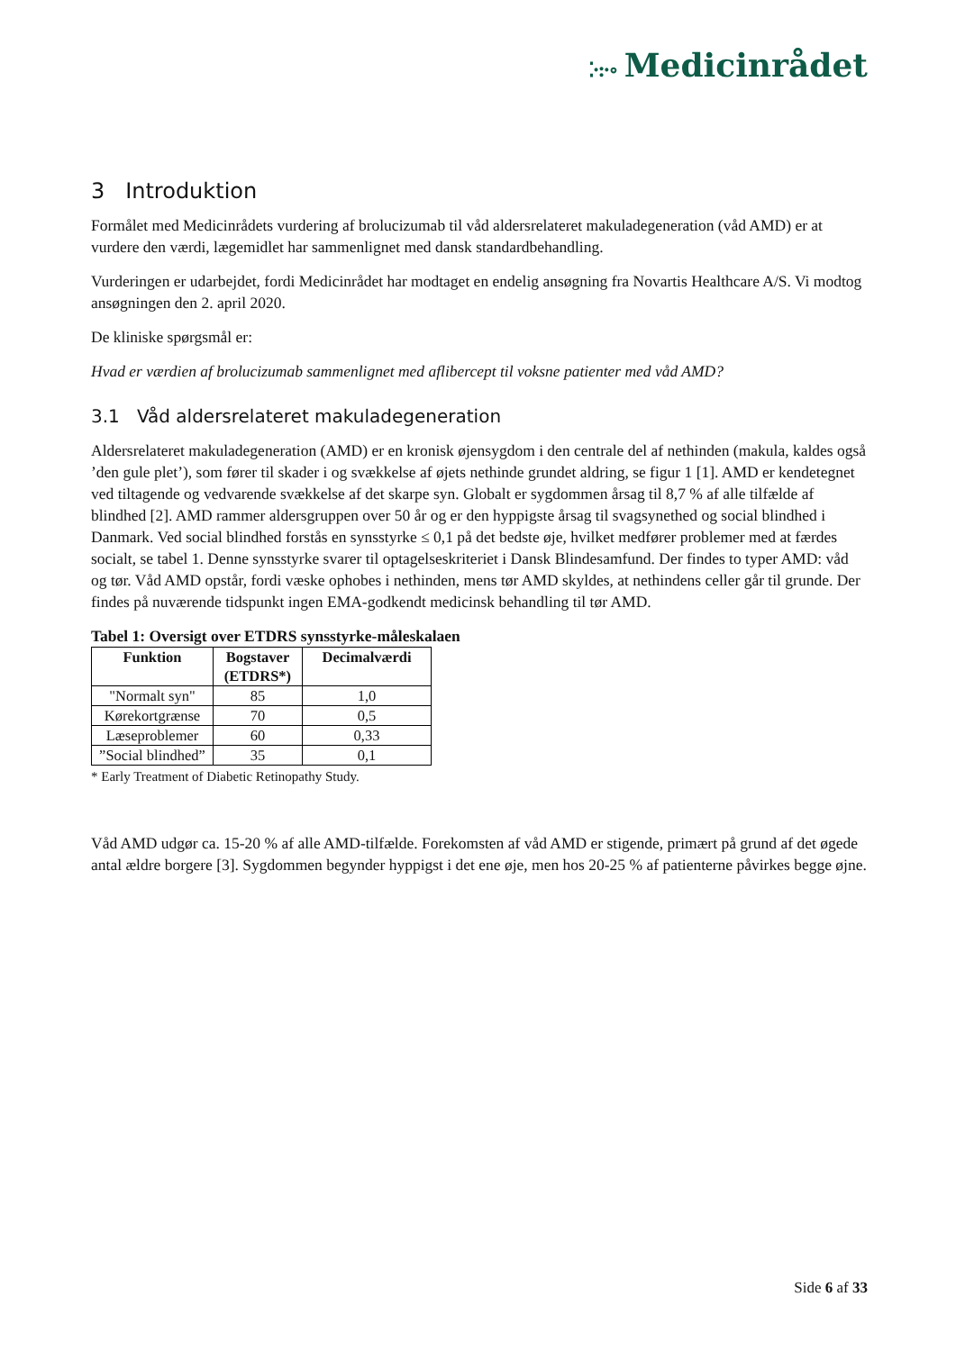⁚·:·∘ Medicinrådet
3 Introduktion
Formålet med Medicinrådets vurdering af brolucizumab til våd aldersrelateret makuladegeneration (våd AMD) er at vurdere den værdi, lægemidlet har sammenlignet med dansk standardbehandling.
Vurderingen er udarbejdet, fordi Medicinrådet har modtaget en endelig ansøgning fra Novartis Healthcare A/S. Vi modtog ansøgningen den 2. april 2020.
De kliniske spørgsmål er:
Hvad er værdien af brolucizumab sammenlignet med aflibercept til voksne patienter med våd AMD?
3.1 Våd aldersrelateret makuladegeneration
Aldersrelateret makuladegeneration (AMD) er en kronisk øjensygdom i den centrale del af nethinden (makula, kaldes også ’den gule plet’), som fører til skader i og svækkelse af øjets nethinde grundet aldring, se figur 1 [1]. AMD er kendetegnet ved tiltagende og vedvarende svækkelse af det skarpe syn. Globalt er sygdommen årsag til 8,7 % af alle tilfælde af blindhed [2]. AMD rammer aldersgruppen over 50 år og er den hyppigste årsag til svagsynethed og social blindhed i Danmark. Ved social blindhed forstås en synsstyrke ≤ 0,1 på det bedste øje, hvilket medfører problemer med at færdes socialt, se tabel 1. Denne synsstyrke svarer til optagelseskriteriet i Dansk Blindesamfund. Der findes to typer AMD: våd og tør. Våd AMD opstår, fordi væske ophobes i nethinden, mens tør AMD skyldes, at nethindens celler går til grunde. Der findes på nuværende tidspunkt ingen EMA-godkendt medicinsk behandling til tør AMD.
Tabel 1: Oversigt over ETDRS synsstyrke-måleskalaen
| Funktion | Bogstaver (ETDRS*) | Decimalværdi |
| --- | --- | --- |
| "Normalt syn" | 85 | 1,0 |
| Kørekortgrænse | 70 | 0,5 |
| Læseproblemer | 60 | 0,33 |
| ”Social blindhed” | 35 | 0,1 |
* Early Treatment of Diabetic Retinopathy Study.
Våd AMD udgør ca. 15-20 % af alle AMD-tilfælde. Forekomsten af våd AMD er stigende, primært på grund af det øgede antal ældre borgere [3]. Sygdommen begynder hyppigst i det ene øje, men hos 20-25 % af patienterne påvirkes begge øjne.
Side 6 af 33